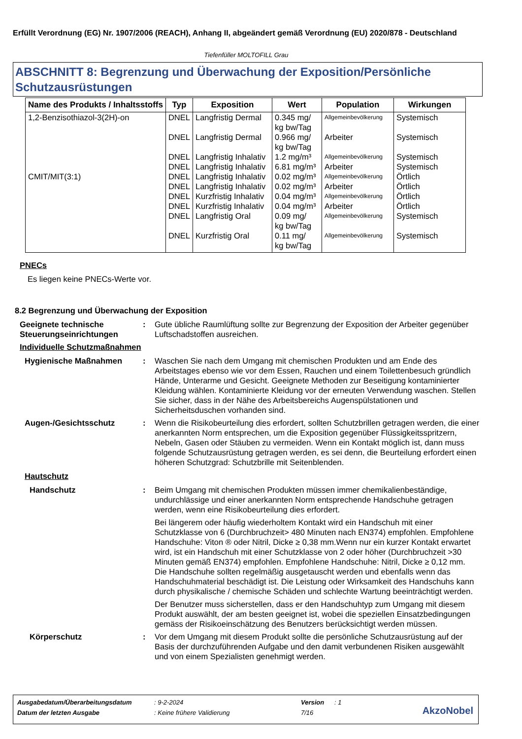Erfüllt Verordnung (EG) Nr. 1907/2006 (REACH), Anhang II, abgeändert gemäß Verordnung (EU) 2020/878 - Deutschland
Tiefenfüller MOLTOFILL Grau
ABSCHNITT 8: Begrenzung und Überwachung der Exposition/Persönliche Schutzausrüstungen
| Name des Produkts / Inhaltsstoffs | Typ | Exposition | Wert | Population | Wirkungen |
| --- | --- | --- | --- | --- | --- |
| 1,2-Benzisothiazol-3(2H)-on | DNEL | Langfristig Dermal | 0.345 mg/ kg bw/Tag | Allgemeinbevölkerung | Systemisch |
| | DNEL | Langfristig Dermal | 0.966 mg/ kg bw/Tag | Arbeiter | Systemisch |
| | DNEL | Langfristig Inhalativ | 1.2 mg/m³ | Allgemeinbevölkerung | Systemisch |
| | DNEL | Langfristig Inhalativ | 6.81 mg/m³ | Arbeiter | Systemisch |
| CMIT/MIT(3:1) | DNEL | Langfristig Inhalativ | 0.02 mg/m³ | Allgemeinbevölkerung | Örtlich |
| | DNEL | Langfristig Inhalativ | 0.02 mg/m³ | Arbeiter | Örtlich |
| | DNEL | Kurzfristig Inhalativ | 0.04 mg/m³ | Allgemeinbevölkerung | Örtlich |
| | DNEL | Kurzfristig Inhalativ | 0.04 mg/m³ | Arbeiter | Örtlich |
| | DNEL | Langfristig Oral | 0.09 mg/ kg bw/Tag | Allgemeinbevölkerung | Systemisch |
| | DNEL | Kurzfristig Oral | 0.11 mg/ kg bw/Tag | Allgemeinbevölkerung | Systemisch |
PNECs
Es liegen keine PNECs-Werte vor.
8.2 Begrenzung und Überwachung der Exposition
Geeignete technische Steuerungseinrichtungen
: Gute übliche Raumlüftung sollte zur Begrenzung der Exposition der Arbeiter gegenüber Luftschadstoffen ausreichen.
Individuelle Schutzmaßnahmen
Hygienische Maßnahmen : Waschen Sie nach dem Umgang mit chemischen Produkten und am Ende des Arbeitstages ebenso wie vor dem Essen, Rauchen und einem Toilettenbesuch gründlich Hände, Unterarme und Gesicht. Geeignete Methoden zur Beseitigung kontaminierter Kleidung wählen. Kontaminierte Kleidung vor der erneuten Verwendung waschen. Stellen Sie sicher, dass in der Nähe des Arbeitsbereichs Augenspülstationen und Sicherheitsduschen vorhanden sind.
Augen-/Gesichtsschutz : Wenn die Risikobeurteilung dies erfordert, sollten Schutzbrillen getragen werden, die einer anerkannten Norm entsprechen, um die Exposition gegenüber Flüssigkeitsspritzern, Nebeln, Gasen oder Stäuben zu vermeiden. Wenn ein Kontakt möglich ist, dann muss folgende Schutzausrüstung getragen werden, es sei denn, die Beurteilung erfordert einen höheren Schutzgrad: Schutzbrille mit Seitenblenden.
Hautschutz
Handschutz : Beim Umgang mit chemischen Produkten müssen immer chemikalienbeständige, undurchlässige und einer anerkannten Norm entsprechende Handschuhe getragen werden, wenn eine Risikobeurteilung dies erfordert.
Bei längerem oder häufig wiederholtem Kontakt wird ein Handschuh mit einer Schutzklasse von 6 (Durchbruchzeit> 480 Minuten nach EN374) empfohlen. Empfohlene Handschuhe: Viton ® oder Nitril, Dicke ≥ 0,38 mm.Wenn nur ein kurzer Kontakt erwartet wird, ist ein Handschuh mit einer Schutzklasse von 2 oder höher (Durchbruchzeit >30 Minuten gemäß EN374) empfohlen. Empfohlene Handschuhe: Nitril, Dicke ≥ 0,12 mm. Die Handschuhe sollten regelmäßig ausgetauscht werden und ebenfalls wenn das Handschuhmaterial beschädigt ist. Die Leistung oder Wirksamkeit des Handschuhs kann durch physikalische / chemische Schäden und schlechte Wartung beeinträchtigt werden.
Der Benutzer muss sicherstellen, dass er den Handschuhtyp zum Umgang mit diesem Produkt auswählt, der am besten geeignet ist, wobei die speziellen Einsatzbedingungen gemäss der Risikoeinschätzung des Benutzers berücksichtigt werden müssen.
Körperschutz : Vor dem Umgang mit diesem Produkt sollte die persönliche Schutzausrüstung auf der Basis der durchzuführenden Aufgabe und den damit verbundenen Risiken ausgewählt und von einem Spezialisten genehmigt werden.
| Ausgabedatum/Überarbeitungsdatum | : 9-2-2024 | Version | : 1 |
| Datum der letzten Ausgabe | : Keine frühere Validierung | 7/16 | |
AkzoNobel